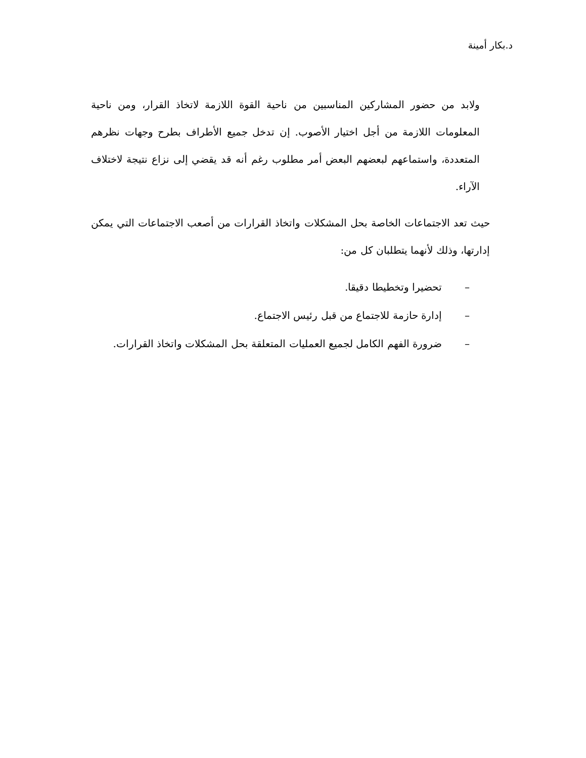د.بكار أمينة
ولابد من حضور المشاركين المناسبين من ناحية القوة اللازمة لاتخاذ القرار، ومن ناحية المعلومات اللازمة من أجل اختيار الأصوب. إن تدخل جميع الأطراف بطرح وجهات نظرهم المتعددة، واستماعهم لبعضهم البعض أمر مطلوب رغم أنه قد يقضي إلى نزاع نتيجة لاختلاف الآراء.
حيث تعد الاجتماعات الخاصة بحل المشكلات واتخاذ القرارات من أصعب الاجتماعات التي يمكن إدارتها، وذلك لأنهما يتطلبان كل من:
– تحضيرا وتخطيطا دقيقا.
– إدارة حازمة للاجتماع من قبل رئيس الاجتماع.
– ضرورة الفهم الكامل لجميع العمليات المتعلقة بحل المشكلات واتخاذ القرارات.